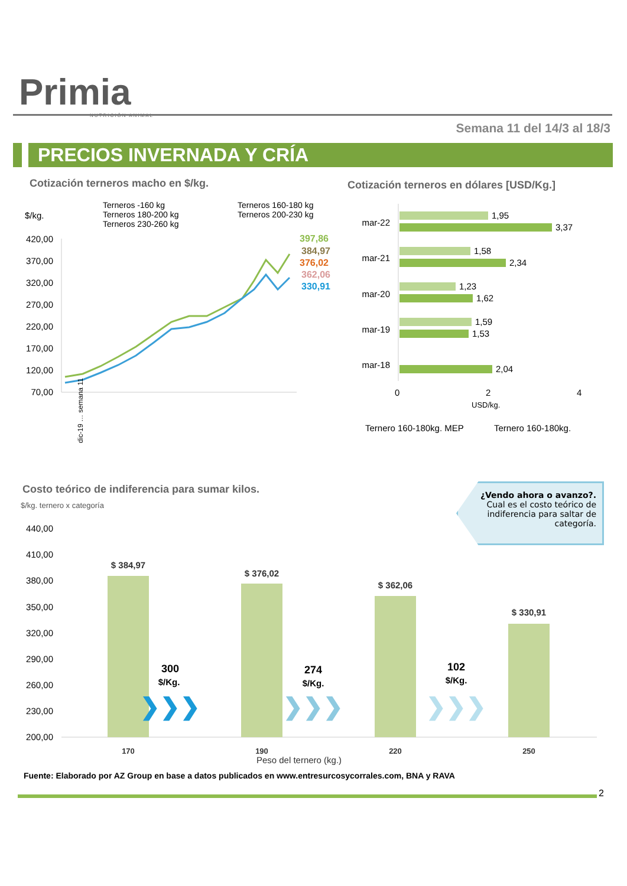Primia
NUTRICIÓN ANIMAL
Semana 11 del 14/3 al 18/3
PRECIOS INVERNADA Y CRÍA
Cotización terneros macho en $/kg.
Cotización terneros en dólares [USD/Kg.]
$/kg.
Terneros -160 kg
Terneros 180-200 kg
Terneros 230-260 kg
Terneros 160-180 kg
Terneros 200-230 kg
420,00
370,00
320,00
270,00
220,00
170,00
120,00
70,00
397,86
384,97
376,02
362,06
330,91
dic-19 … semana 11
mar-22
mar-21
mar-20
mar-19
mar-18
1,95
3,37
1,58
2,34
1,23
1,62
1,59
1,53
2,04
0
2
4
USD/kg.
Ternero 160-180kg. MEP
Ternero 160-180kg.
Costo teórico de indiferencia para sumar kilos.
$/kg. ternero x categoría
¿Vendo ahora o avanzo?.
Cual es el costo teórico de indiferencia para saltar de categoría.
440,00
410,00
380,00
350,00
320,00
290,00
260,00
230,00
200,00
$ 384,97
$ 376,02
$ 362,06
$ 330,91
170
190
220
250
Peso del ternero (kg.)
300
$/Kg.
274
$/Kg.
102
$/Kg.
❯❯❯
❯❯❯
❯❯❯
Fuente: Elaborado por AZ Group en base a datos publicados en www.entresurcosycorrales.com, BNA y RAVA
2